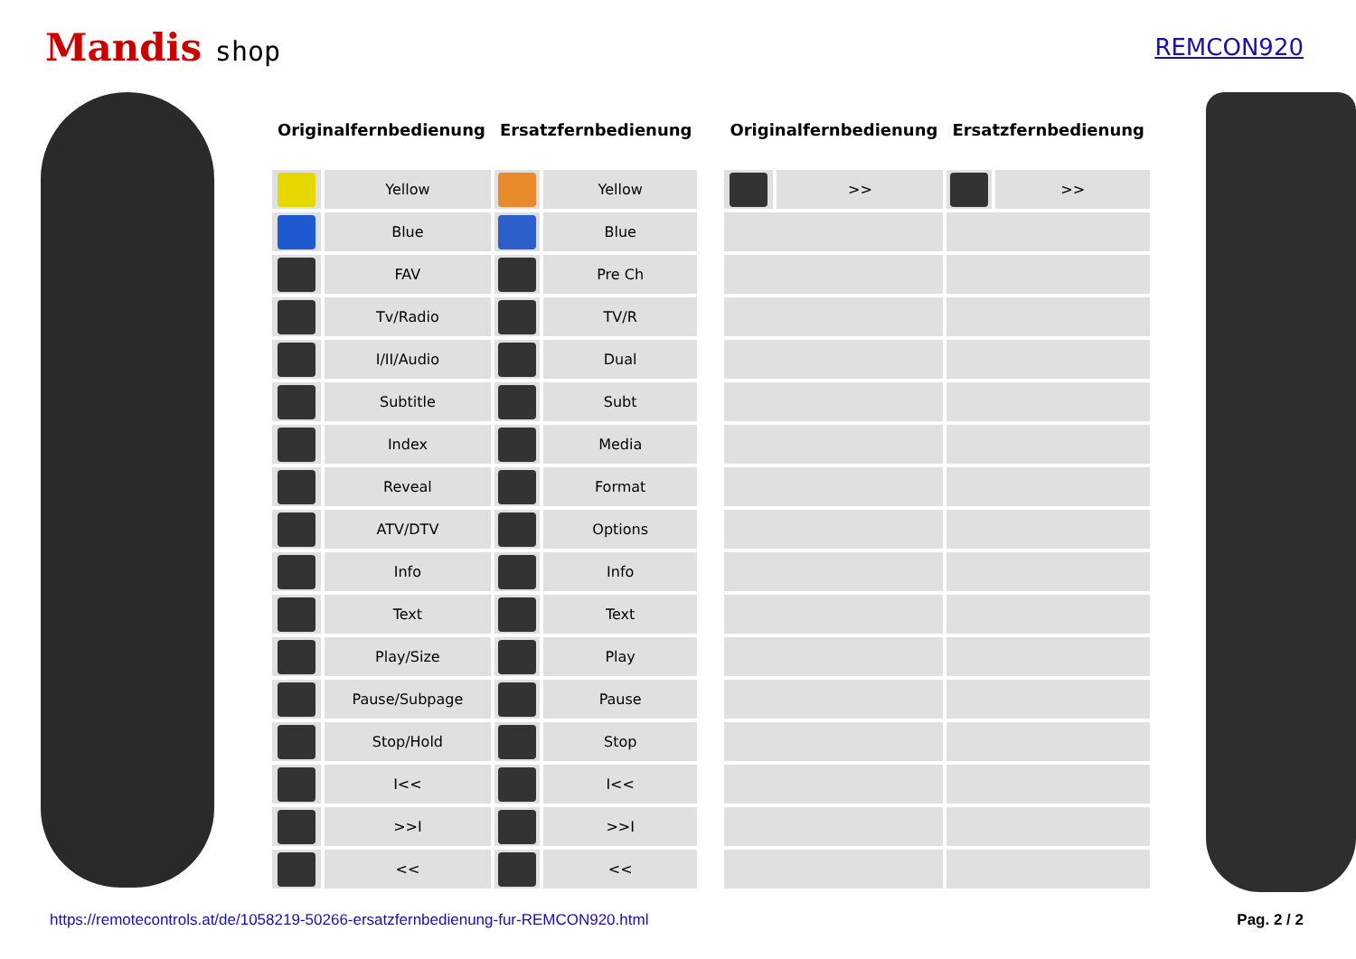Mandis shop
REMCON920
| Originalfernbedienung | | Ersatzfernbedienung | |
| --- | --- | --- | --- |
| | Yellow | | Yellow |
| | Blue | | Blue |
| | FAV | | Pre Ch |
| | Tv/Radio | | TV/R |
| | I/II/Audio | | Dual |
| | Subtitle | | Subt |
| | Index | | Media |
| | Reveal | | Format |
| | ATV/DTV | | Options |
| | Info | | Info |
| | Text | | Text |
| | Play/Size | | Play |
| | Pause/Subpage | | Pause |
| | Stop/Hold | | Stop |
| | I<< | | I<< |
| | >>I | | >>I |
| | << | | << |
| Originalfernbedienung | | Ersatzfernbedienung | |
| --- | --- | --- | --- |
| | >> | | >> |
https://remotecontrols.at/de/1058219-50266-ersatzfernbedienung-fur-REMCON920.html Pag. 2 / 2